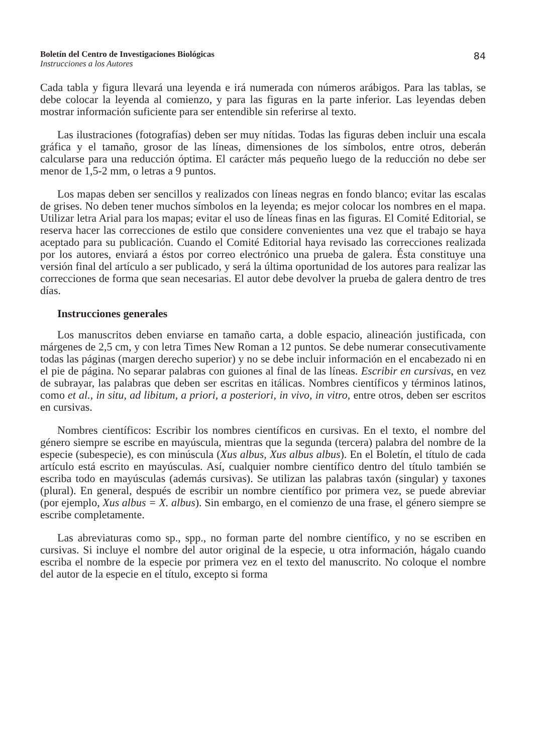Boletín del Centro de Investigaciones Biológicas
Instrucciones a los Autores
84
Cada tabla y figura llevará una leyenda e irá numerada con números arábigos. Para las tablas, se debe colocar la leyenda al comienzo, y para las figuras en la parte inferior. Las leyendas deben mostrar información suficiente para ser entendible sin referirse al texto.
Las ilustraciones (fotografías) deben ser muy nítidas. Todas las figuras deben incluir una escala gráfica y el tamaño, grosor de las líneas, dimensiones de los símbolos, entre otros, deberán calcularse para una reducción óptima. El carácter más pequeño luego de la reducción no debe ser menor de 1,5-2 mm, o letras a 9 puntos.
Los mapas deben ser sencillos y realizados con líneas negras en fondo blanco; evitar las escalas de grises. No deben tener muchos símbolos en la leyenda; es mejor colocar los nombres en el mapa. Utilizar letra Arial para los mapas; evitar el uso de líneas finas en las figuras. El Comité Editorial, se reserva hacer las correcciones de estilo que considere convenientes una vez que el trabajo se haya aceptado para su publicación. Cuando el Comité Editorial haya revisado las correcciones realizada por los autores, enviará a éstos por correo electrónico una prueba de galera. Ésta constituye una versión final del artículo a ser publicado, y será la última oportunidad de los autores para realizar las correcciones de forma que sean necesarias. El autor debe devolver la prueba de galera dentro de tres días.
Instrucciones generales
Los manuscritos deben enviarse en tamaño carta, a doble espacio, alineación justificada, con márgenes de 2,5 cm, y con letra Times New Roman a 12 puntos. Se debe numerar consecutivamente todas las páginas (margen derecho superior) y no se debe incluir información en el encabezado ni en el pie de página. No separar palabras con guiones al final de las líneas. Escribir en cursivas, en vez de subrayar, las palabras que deben ser escritas en itálicas. Nombres científicos y términos latinos, como et al., in situ, ad libitum, a priori, a posteriori, in vivo, in vitro, entre otros, deben ser escritos en cursivas.
Nombres científicos: Escribir los nombres científicos en cursivas. En el texto, el nombre del género siempre se escribe en mayúscula, mientras que la segunda (tercera) palabra del nombre de la especie (subespecie), es con minúscula (Xus albus, Xus albus albus). En el Boletín, el título de cada artículo está escrito en mayúsculas. Así, cualquier nombre científico dentro del título también se escriba todo en mayúsculas (además cursivas). Se utilizan las palabras taxón (singular) y taxones (plural). En general, después de escribir un nombre científico por primera vez, se puede abreviar (por ejemplo, Xus albus = X. albus). Sin embargo, en el comienzo de una frase, el género siempre se escribe completamente.
Las abreviaturas como sp., spp., no forman parte del nombre científico, y no se escriben en cursivas. Si incluye el nombre del autor original de la especie, u otra información, hágalo cuando escriba el nombre de la especie por primera vez en el texto del manuscrito. No coloque el nombre del autor de la especie en el título, excepto si forma